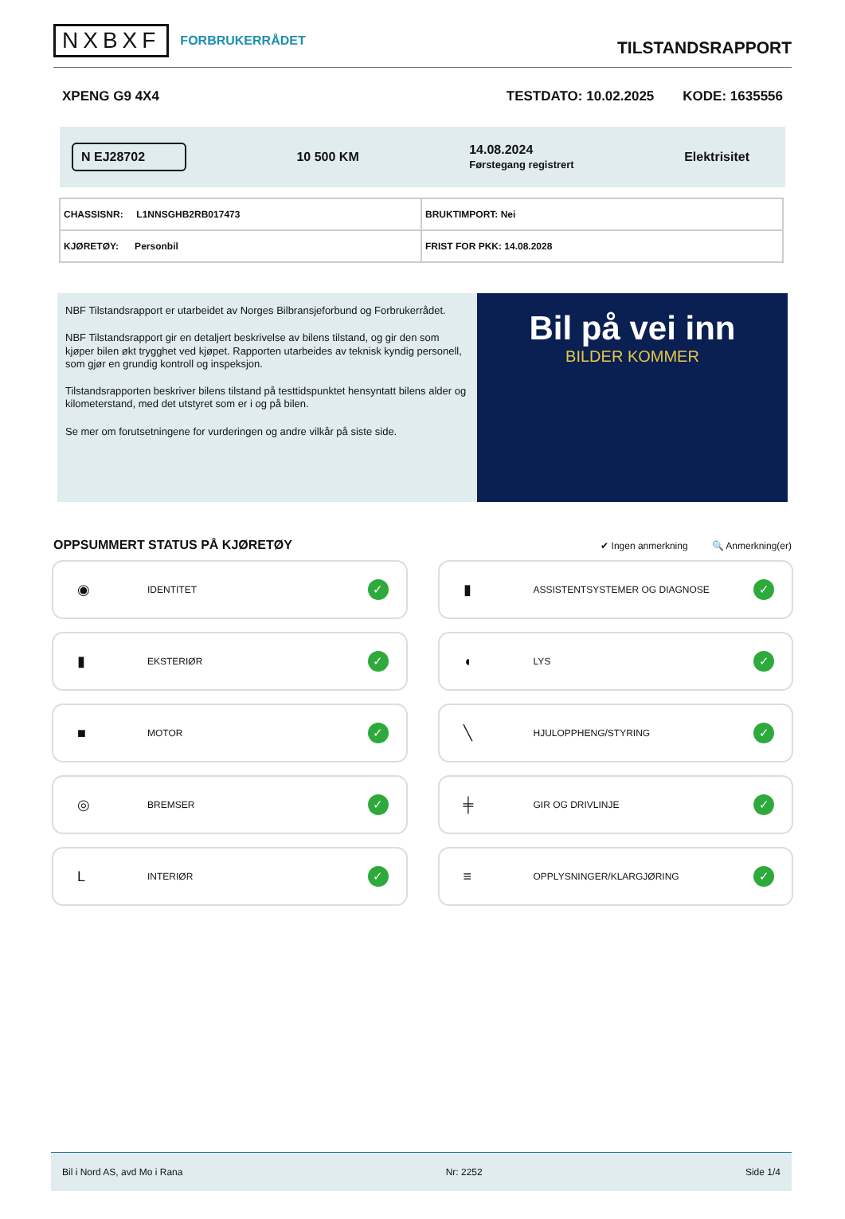NXBXF FORBRUKERRÅDET
TILSTANDSRAPPORT
XPENG G9 4X4 TESTDATO: 10.02.2025 KODE: 1635556
N EJ28702
10 500 KM
14.08.2024
Førstegang registrert
Elektrisitet
| CHASSISNR: L1NNSGHB2RB017473 | BRUKTIMPORT: Nei |
| KJØRETØY: Personbil | FRIST FOR PKK: 14.08.2028 |
NBF Tilstandsrapport er utarbeidet av Norges Bilbransjeforbund og Forbrukerrådet.
NBF Tilstandsrapport gir en detaljert beskrivelse av bilens tilstand, og gir den som kjøper bilen økt trygghet ved kjøpet. Rapporten utarbeides av teknisk kyndig personell, som gjør en grundig kontroll og inspeksjon.
Tilstandsrapporten beskriver bilens tilstand på testtidspunktet hensyntatt bilens alder og kilometerstand, med det utstyret som er i og på bilen.
Se mer om forutsetningene for vurderingen og andre vilkår på siste side.
Bil på vei inn
BILDER KOMMER
OPPSUMMERT STATUS PÅ KJØRETØY
✔ Ingen anmerkning 🔍 Anmerkning(er)
◉ IDENTITET ✓
▮ ASSISTENTSYSTEMER OG DIAGNOSE ✓
▮ EKSTERIØR ✓
◖ LYS ✓
■ MOTOR ✓
╲ HJULOPPHENG/STYRING ✓
◎ BREMSER ✓
╪ GIR OG DRIVLINJE ✓
L INTERIØR ✓
≡ OPPLYSNINGER/KLARGJØRING ✓
Bil i Nord AS, avd Mo i Rana Nr: 2252 Side 1/4